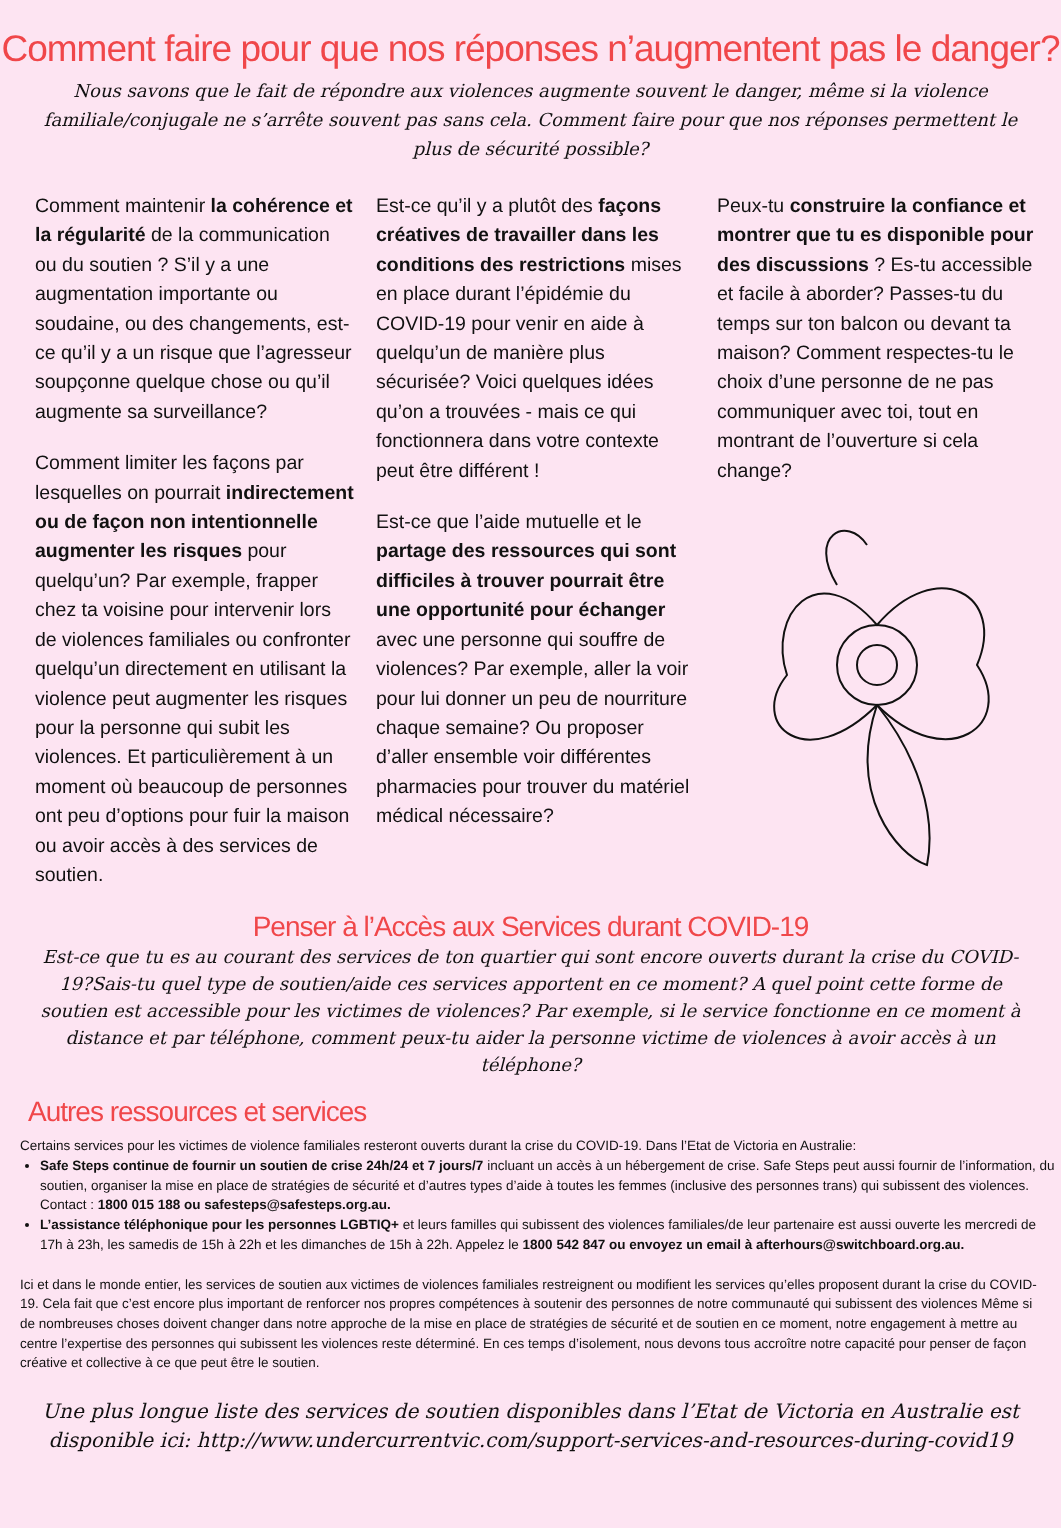Comment faire pour que nos réponses n’augmentent pas le danger?
Nous savons que le fait de répondre aux violences augmente souvent le danger, même si la violence familiale/conjugale ne s’arrête souvent pas sans cela. Comment faire pour que nos réponses permettent le plus de sécurité possible?
Comment maintenir la cohérence et la régularité de la communication ou du soutien ? S’il y a une augmentation importante ou soudaine, ou des changements, est-ce qu’il y a un risque que l’agresseur soupçonne quelque chose ou qu’il augmente sa surveillance?
Comment limiter les façons par lesquelles on pourrait indirectement ou de façon non intentionnelle augmenter les risques pour quelqu’un? Par exemple, frapper chez ta voisine pour intervenir lors de violences familiales ou confronter quelqu’un directement en utilisant la violence peut augmenter les risques pour la personne qui subit les violences. Et particulièrement à un moment où beaucoup de personnes ont peu d’options pour fuir la maison ou avoir accès à des services de soutien.
Est-ce qu’il y a plutôt des façons créatives de travailler dans les conditions des restrictions mises en place durant l’épidémie du COVID-19 pour venir en aide à quelqu’un de manière plus sécurisée? Voici quelques idées qu’on a trouvées - mais ce qui fonctionnera dans votre contexte peut être différent !
Est-ce que l’aide mutuelle et le partage des ressources qui sont difficiles à trouver pourrait être une opportunité pour échanger avec une personne qui souffre de violences? Par exemple, aller la voir pour lui donner un peu de nourriture chaque semaine? Ou proposer d’aller ensemble voir différentes pharmacies pour trouver du matériel médical nécessaire?
Peux-tu construire la confiance et montrer que tu es disponible pour des discussions ? Es-tu accessible et facile à aborder? Passes-tu du temps sur ton balcon ou devant ta maison? Comment respectes-tu le choix d’une personne de ne pas communiquer avec toi, tout en montrant de l’ouverture si cela change?
Penser à l’Accès aux Services durant COVID-19
Est-ce que tu es au courant des services de ton quartier qui sont encore ouverts durant la crise du COVID-19?Sais-tu quel type de soutien/aide ces services apportent en ce moment? A quel point cette forme de soutien est accessible pour les victimes de violences? Par exemple, si le service fonctionne en ce moment à distance et par téléphone, comment peux-tu aider la personne victime de violences à avoir accès à un téléphone?
Autres ressources et services
Certains services pour les victimes de violence familiales resteront ouverts durant la crise du COVID-19. Dans l’Etat de Victoria en Australie:
Safe Steps continue de fournir un soutien de crise 24h/24 et 7 jours/7 incluant un accès à un hébergement de crise. Safe Steps peut aussi fournir de l’information, du soutien, organiser la mise en place de stratégies de sécurité et d’autres types d’aide à toutes les femmes (inclusive des personnes trans) qui subissent des violences. Contact : 1800 015 188 ou safesteps@safesteps.org.au.
L’assistance téléphonique pour les personnes LGBTIQ+ et leurs familles qui subissent des violences familiales/de leur partenaire est aussi ouverte les mercredi de 17h à 23h, les samedis de 15h à 22h et les dimanches de 15h à 22h. Appelez le 1800 542 847 ou envoyez un email à afterhours@switchboard.org.au.
Ici et dans le monde entier, les services de soutien aux victimes de violences familiales restreignent ou modifient les services qu’elles proposent durant la crise du COVID-19. Cela fait que c’est encore plus important de renforcer nos propres compétences à soutenir des personnes de notre communauté qui subissent des violences Même si de nombreuses choses doivent changer dans notre approche de la mise en place de stratégies de sécurité et de soutien en ce moment, notre engagement à mettre au centre l’expertise des personnes qui subissent les violences reste déterminé. En ces temps d’isolement, nous devons tous accroître notre capacité pour penser de façon créative et collective à ce que peut être le soutien.
Une plus longue liste des services de soutien disponibles dans l’Etat de Victoria en Australie est disponible ici: http://www.undercurrentvic.com/support-services-and-resources-during-covid19